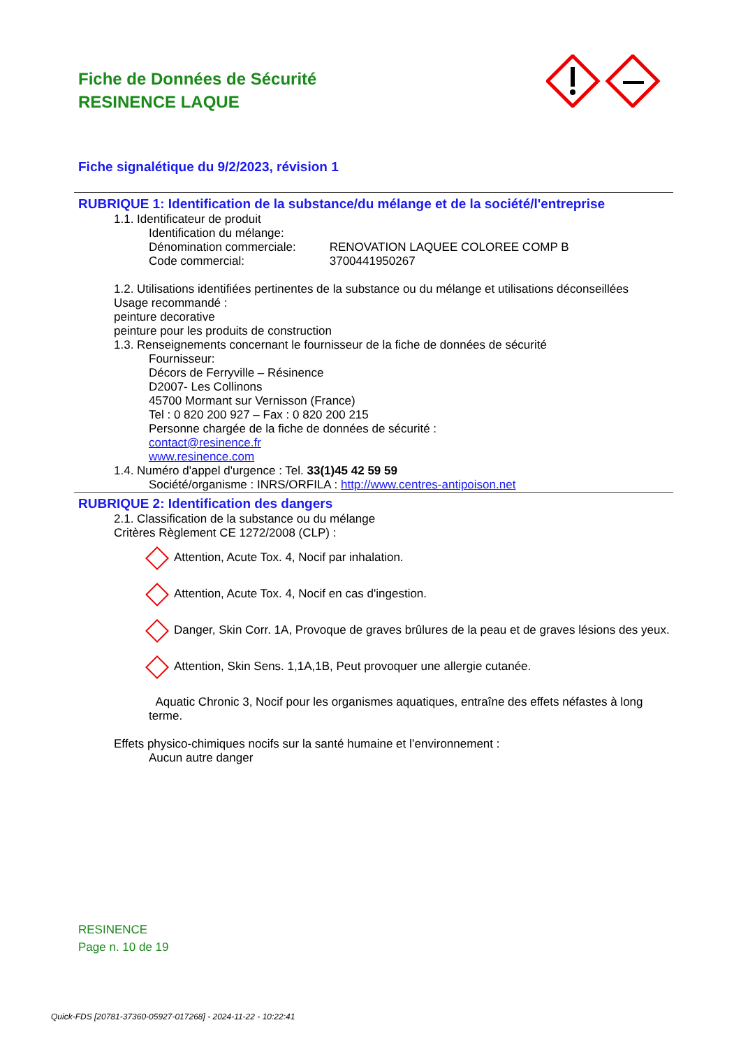Fiche de Données de Sécurité
RESINENCE LAQUE
Fiche signalétique du 9/2/2023, révision 1
RUBRIQUE 1: Identification de la substance/du mélange et de la société/l'entreprise
1.1. Identificateur de produit
Identification du mélange:
Dénomination commerciale: RENOVATION LAQUEE COLOREE COMP B
Code commercial: 3700441950267
1.2. Utilisations identifiées pertinentes de la substance ou du mélange et utilisations déconseillées
Usage recommandé :
peinture decorative
peinture pour les produits de construction
1.3. Renseignements concernant le fournisseur de la fiche de données de sécurité
Fournisseur:
Décors de Ferryville – Résinence
D2007- Les Collinons
45700 Mormant sur Vernisson (France)
Tel : 0 820 200 927 – Fax : 0 820 200 215
Personne chargée de la fiche de données de sécurité :
contact@resinence.fr
www.resinence.com
1.4. Numéro d'appel d'urgence : Tel. 33(1)45 42 59 59
Société/organisme : INRS/ORFILA : http://www.centres-antipoison.net
RUBRIQUE 2: Identification des dangers
2.1. Classification de la substance ou du mélange
Critères Règlement CE 1272/2008 (CLP) :
Attention, Acute Tox. 4, Nocif par inhalation.
Attention, Acute Tox. 4, Nocif en cas d'ingestion.
Danger, Skin Corr. 1A, Provoque de graves brûlures de la peau et de graves lésions des yeux.
Attention, Skin Sens. 1,1A,1B, Peut provoquer une allergie cutanée.
Aquatic Chronic 3, Nocif pour les organismes aquatiques, entraîne des effets néfastes à long terme.
Effets physico-chimiques nocifs sur la santé humaine et l’environnement :
Aucun autre danger
RESINENCE
Page n. 10 de 19
Quick-FDS [20781-37360-05927-017268] - 2024-11-22 - 10:22:41